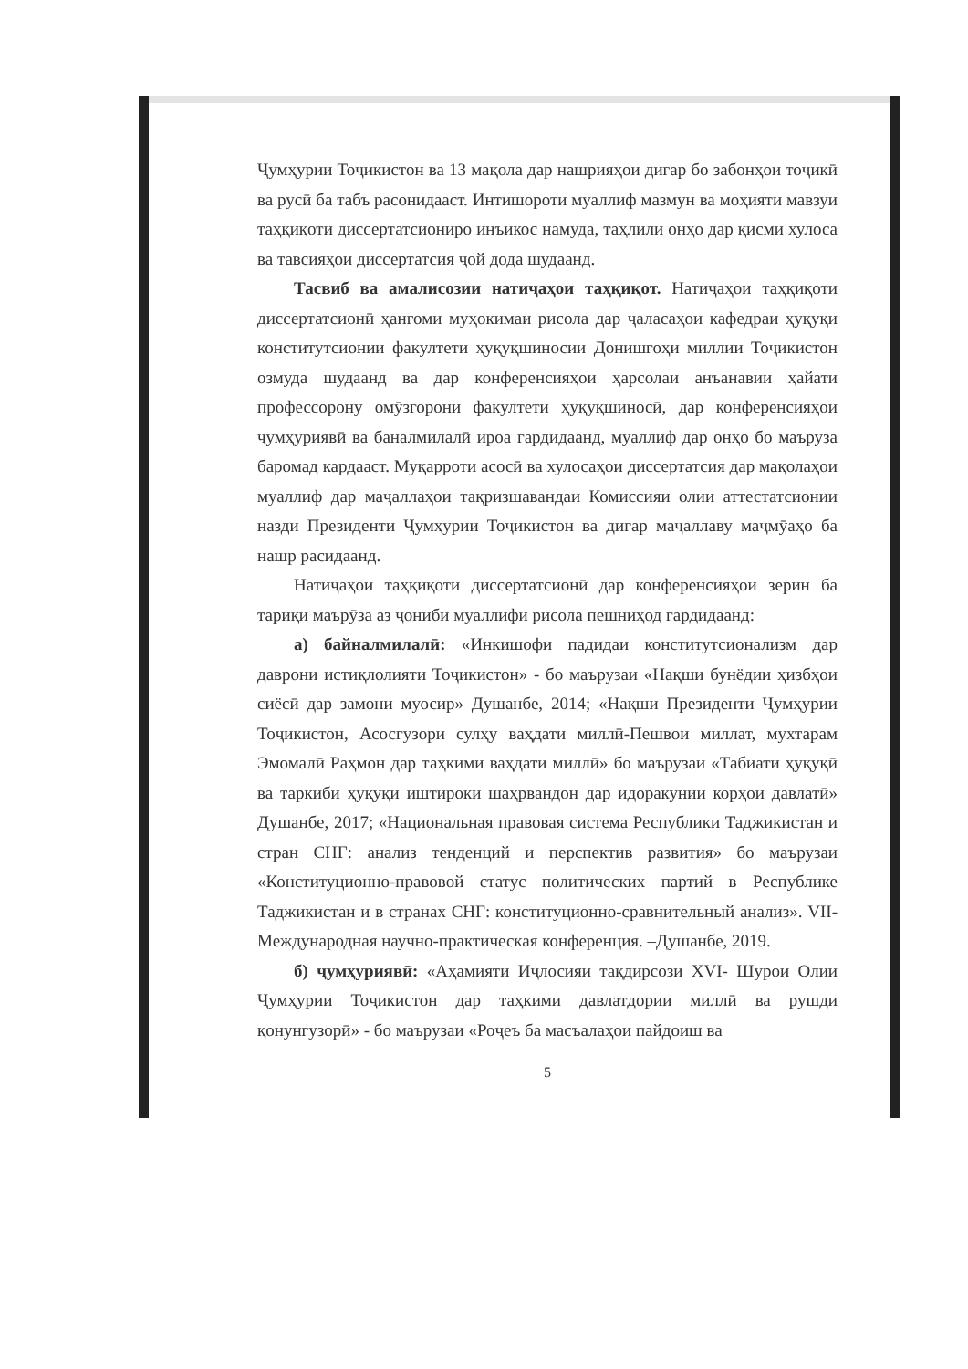Ҷумҳурии Тоҷикистон ва 13 мақола дар нашрияҳои дигар бо забонҳои тоҷикӣ ва русӣ ба табъ расонидааст. Интишороти муаллиф мазмун ва моҳияти мавзуи таҳқиқоти диссертатсиониро инъикос намуда, таҳлили онҳо дар қисми хулоса ва тавсияҳои диссертатсия ҷой дода шудаанд.
Тасвиб ва амалисозии натиҷаҳои таҳқиқот. Натиҷаҳои таҳқиқоти диссертатсионӣ ҳангоми муҳокимаи рисола дар ҷаласаҳои кафедраи ҳуқуқи конститутсионии факултети ҳуқуқшиносии Донишгоҳи миллии Тоҷикистон озмуда шудаанд ва дар конференсияҳои ҳарсолаи анъанавии ҳайати профессорону омӯзгорони факултети ҳуқуқшиносӣ, дар конференсияҳои ҷумҳуриявӣ ва баналмилалӣ ироа гардидаанд, муаллиф дар онҳо бо маъруза баромад кардааст. Муқарроти асосӣ ва хулосаҳои диссертатсия дар мақолаҳои муаллиф дар маҷаллаҳои тақризшавандаи Комиссияи олии аттестатсионии назди Президенти Ҷумҳурии Тоҷикистон ва дигар маҷаллаву маҷмӯаҳо ба нашр расидаанд.
Натиҷаҳои таҳқиқоти диссертатсионӣ дар конференсияҳои зерин ба тариқи маърӯза аз ҷониби муаллифи рисола пешниҳод гардидаанд:
а) байналмилалӣ: «Инкишофи падидаи конститутсионализм дар даврони истиқлолияти Тоҷикистон» - бо маърузаи «Нақши бунёдии ҳизбҳои сиёсӣ дар замони муосир» Душанбе, 2014; «Нақши Президенти Ҷумҳурии Тоҷикистон, Асосгузори сулҳу ваҳдати миллӣ-Пешвои миллат, мухтарам Эмомалӣ Раҳмон дар таҳкими ваҳдати миллӣ» бо маърузаи «Табиати ҳуқуқӣ ва таркиби ҳуқуқи иштироки шаҳрвандон дар идоракунии корҳои давлатӣ» Душанбе, 2017; «Национальная правовая система Республики Таджикистан и стран СНГ: анализ тенденций и перспектив развития» бо маърузаи «Конституционно-правовой статус политических партий в Республике Таджикистан и в странах СНГ: конституционно-сравнительный анализ». VII-Международная научно-практическая конференция. –Душанбе, 2019.
б) ҷумҳуриявӣ: «Аҳамияти Иҷлосияи тақдирсози XVI- Шурои Олии Ҷумҳурии Тоҷикистон дар таҳкими давлатдории миллӣ ва рушди қонунгузорӣ» - бо маърузаи «Роҷеъ ба масъалаҳои пайдоиш ва
5